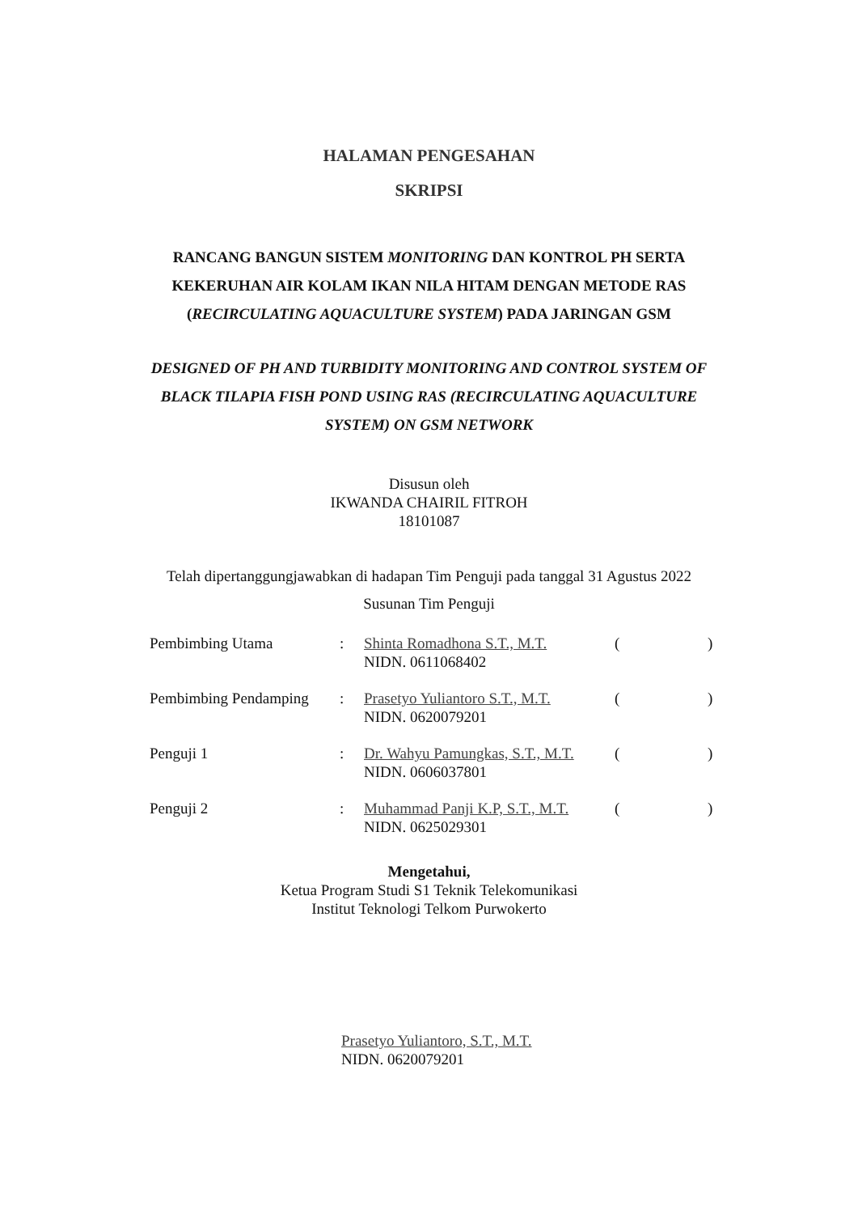HALAMAN PENGESAHAN
SKRIPSI
RANCANG BANGUN SISTEM MONITORING DAN KONTROL PH SERTA KEKERUHAN AIR KOLAM IKAN NILA HITAM DENGAN METODE RAS (RECIRCULATING AQUACULTURE SYSTEM) PADA JARINGAN GSM
DESIGNED OF PH AND TURBIDITY MONITORING AND CONTROL SYSTEM OF BLACK TILAPIA FISH POND USING RAS (RECIRCULATING AQUACULTURE SYSTEM) ON GSM NETWORK
Disusun oleh
IKWANDA CHAIRIL FITROH
18101087
Telah dipertanggungjawabkan di hadapan Tim Penguji pada tanggal 31 Agustus 2022
Susunan Tim Penguji
| Pembimbing Utama | : | Shinta Romadhona S.T., M.T. NIDN. 0611068402 | ( | ) |
| Pembimbing Pendamping | : | Prasetyo Yuliantoro S.T., M.T. NIDN. 0620079201 | ( | ) |
| Penguji 1 | : | Dr. Wahyu Pamungkas, S.T., M.T. NIDN. 0606037801 | ( | ) |
| Penguji 2 | : | Muhammad Panji K.P, S.T., M.T. NIDN. 0625029301 | ( | ) |
Mengetahui,
Ketua Program Studi S1 Teknik Telekomunikasi
Institut Teknologi Telkom Purwokerto
Prasetyo Yuliantoro, S.T., M.T.
NIDN. 0620079201